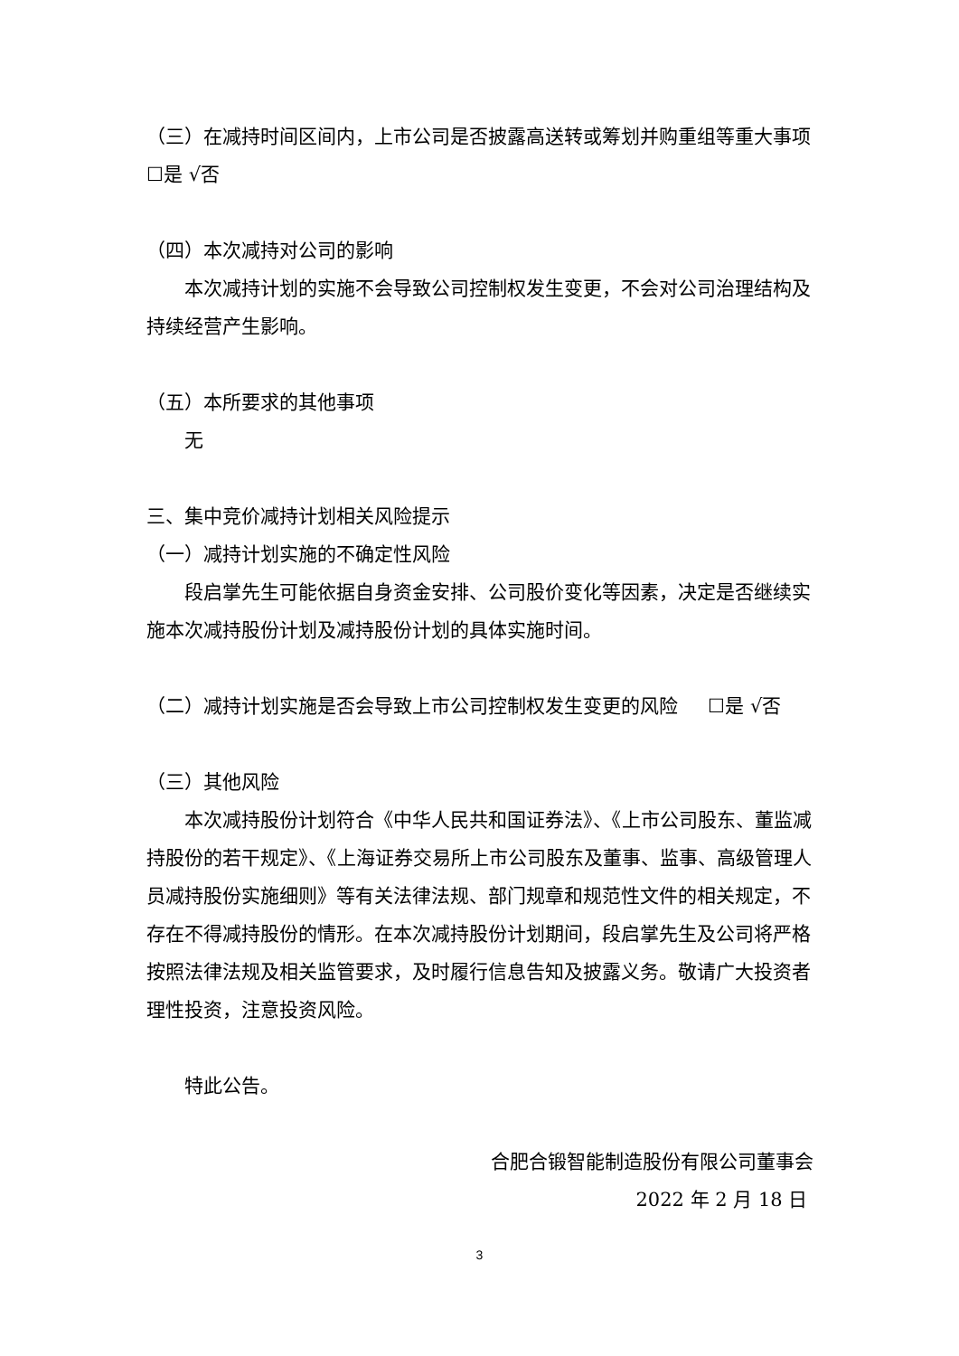（三）在减持时间区间内，上市公司是否披露高送转或筹划并购重组等重大事项
☐是 √否
（四）本次减持对公司的影响
本次减持计划的实施不会导致公司控制权发生变更，不会对公司治理结构及持续经营产生影响。
（五）本所要求的其他事项
无
三、集中竞价减持计划相关风险提示
（一）减持计划实施的不确定性风险
段启掌先生可能依据自身资金安排、公司股价变化等因素，决定是否继续实施本次减持股份计划及减持股份计划的具体实施时间。
（二）减持计划实施是否会导致上市公司控制权发生变更的风险 ☐是 √否
（三）其他风险
本次减持股份计划符合《中华人民共和国证券法》、《上市公司股东、董监减持股份的若干规定》、《上海证券交易所上市公司股东及董事、监事、高级管理人员减持股份实施细则》等有关法律法规、部门规章和规范性文件的相关规定，不存在不得减持股份的情形。在本次减持股份计划期间，段启掌先生及公司将严格按照法律法规及相关监管要求，及时履行信息告知及披露义务。敬请广大投资者理性投资，注意投资风险。
特此公告。
合肥合锻智能制造股份有限公司董事会
2022 年 2 月 18 日
3